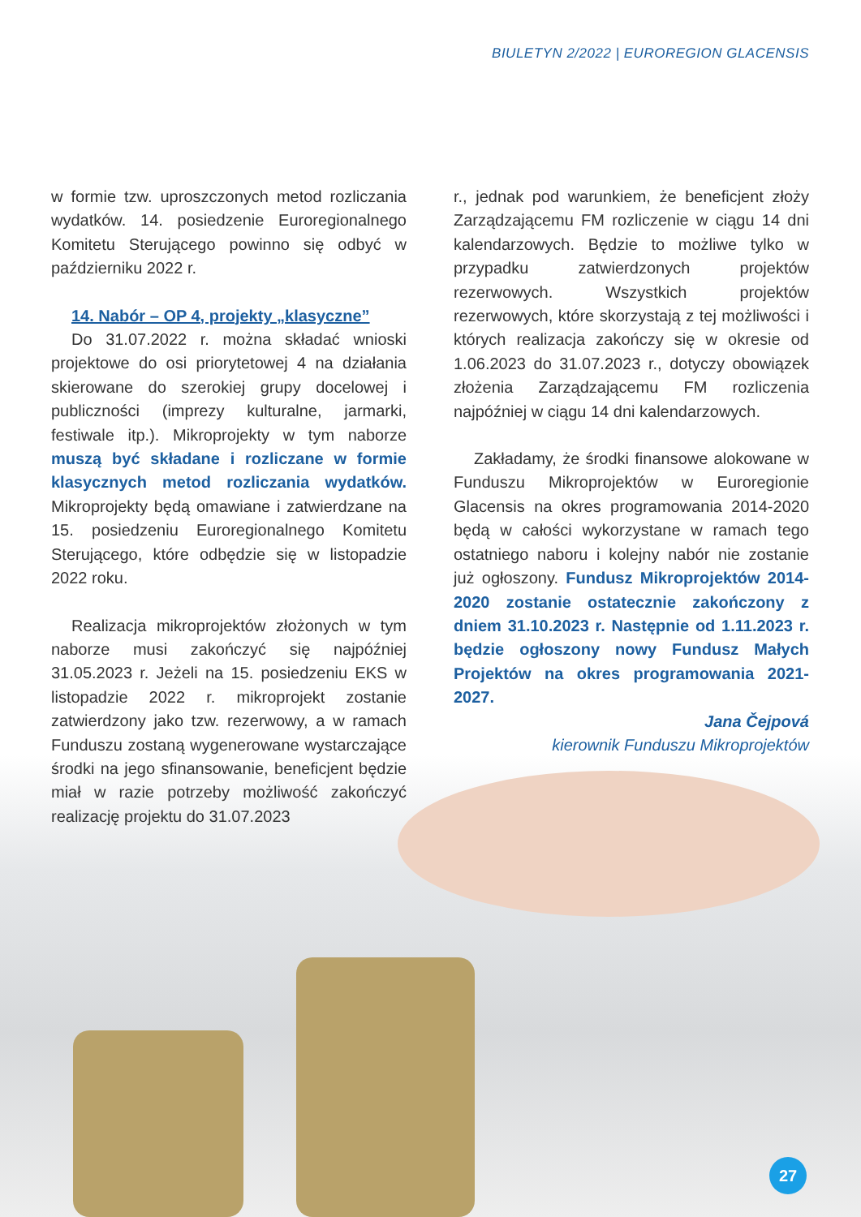BIULETYN 2/2022 | EUROREGION GLACENSIS
w formie tzw. uproszczonych metod rozliczania wydatków. 14. posiedzenie Euroregionalnego Komitetu Sterującego powinno się odbyć w październiku 2022 r.
14. Nabór – OP 4, projekty „klasyczne”
Do 31.07.2022 r. można składać wnioski projektowe do osi priorytetowej 4 na działania skierowane do szerokiej grupy docelowej i publiczności (imprezy kulturalne, jarmarki, festiwale itp.). Mikroprojekty w tym naborze muszą być składane i rozliczane w formie klasycznych metod rozliczania wydatków. Mikroprojekty będą omawiane i zatwierdzane na 15. posiedzeniu Euroregionalnego Komitetu Sterującego, które odbędzie się w listopadzie 2022 roku.
Realizacja mikroprojektów złożonych w tym naborze musi zakończyć się najpóźniej 31.05.2023 r. Jeżeli na 15. posiedzeniu EKS w listopadzie 2022 r. mikroprojekt zostanie zatwierdzony jako tzw. rezerwowy, a w ramach Funduszu zostaną wygenerowane wystarczające środki na jego sfinansowanie, beneficjent będzie miał w razie potrzeby możliwość zakończyć realizację projektu do 31.07.2023
r., jednak pod warunkiem, że beneficjent złoży Zarządzającemu FM rozliczenie w ciągu 14 dni kalendarzowych. Będzie to możliwe tylko w przypadku zatwierdzonych projektów rezerwowych. Wszystkich projektów rezerwowych, które skorzystają z tej możliwości i których realizacja zakończy się w okresie od 1.06.2023 do 31.07.2023 r., dotyczy obowiązek złożenia Zarządzającemu FM rozliczenia najpóźniej w ciągu 14 dni kalendarzowych.
Zakładamy, że środki finansowe alokowane w Funduszu Mikroprojektów w Euroregionie Glacensis na okres programowania 2014-2020 będą w całości wykorzystane w ramach tego ostatniego naboru i kolejny nabór nie zostanie już ogłoszony. Fundusz Mikroprojektów 2014-2020 zostanie ostatecznie zakończony z dniem 31.10.2023 r. Następnie od 1.11.2023 r. będzie ogłoszony nowy Fundusz Małych Projektów na okres programowania 2021-2027.
Jana Čejpová
kierownik Funduszu Mikroprojektów
27